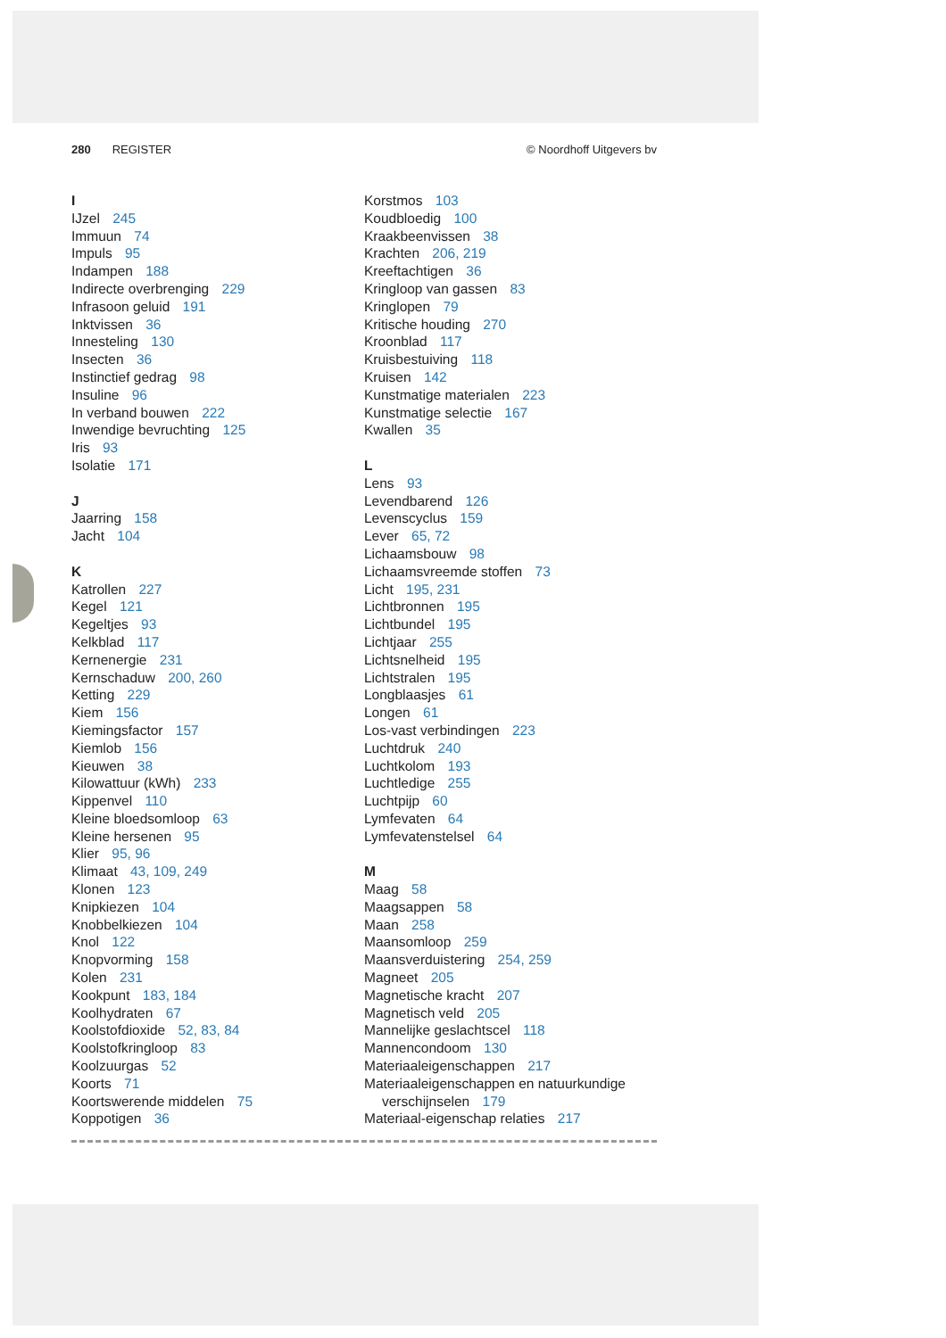280 REGISTER © Noordhoff Uitgevers bv
I
IJzel 245
Immuun 74
Impuls 95
Indampen 188
Indirecte overbrenging 229
Infrasoon geluid 191
Inktvissen 36
Innesteling 130
Insecten 36
Instinctief gedrag 98
Insuline 96
In verband bouwen 222
Inwendige bevruchting 125
Iris 93
Isolatie 171
J
Jaarring 158
Jacht 104
K
Katrollen 227
Kegel 121
Kegeltjes 93
Kelkblad 117
Kernenergie 231
Kernschaduw 200, 260
Ketting 229
Kiem 156
Kiemingsfactor 157
Kiemlob 156
Kieuwen 38
Kilowattuur (kWh) 233
Kippenvel 110
Kleine bloedsomloop 63
Kleine hersenen 95
Klier 95, 96
Klimaat 43, 109, 249
Klonen 123
Knipkiezen 104
Knobbelkiezen 104
Knol 122
Knopvorming 158
Kolen 231
Kookpunt 183, 184
Koolhydraten 67
Koolstofdioxide 52, 83, 84
Koolstofkringloop 83
Koolzuurgas 52
Koorts 71
Koortswerende middelen 75
Koppotigen 36
Korstmos 103
Koudbloedig 100
Kraakbeenvissen 38
Krachten 206, 219
Kreeftachtigen 36
Kringloop van gassen 83
Kringlopen 79
Kritische houding 270
Kroonblad 117
Kruisbestuiving 118
Kruisen 142
Kunstmatige materialen 223
Kunstmatige selectie 167
Kwallen 35
L
Lens 93
Levendbarend 126
Levenscyclus 159
Lever 65, 72
Lichaamsbouw 98
Lichaamsvreemde stoffen 73
Licht 195, 231
Lichtbronnen 195
Lichtbundel 195
Lichtjaar 255
Lichtsnelheid 195
Lichtstralen 195
Longblaasjes 61
Longen 61
Los-vast verbindingen 223
Luchtdruk 240
Luchtkolom 193
Luchtledige 255
Luchtpijp 60
Lymfevaten 64
Lymfevatenstelsel 64
M
Maag 58
Maagsappen 58
Maan 258
Maansomloop 259
Maansverduistering 254, 259
Magneet 205
Magnetische kracht 207
Magnetisch veld 205
Mannelijke geslachtscel 118
Mannencondoom 130
Materiaaleigenschappen 217
Materiaaleigenschappen en natuurkundige
verschijnselen 179
Materiaal-eigenschap relaties 217